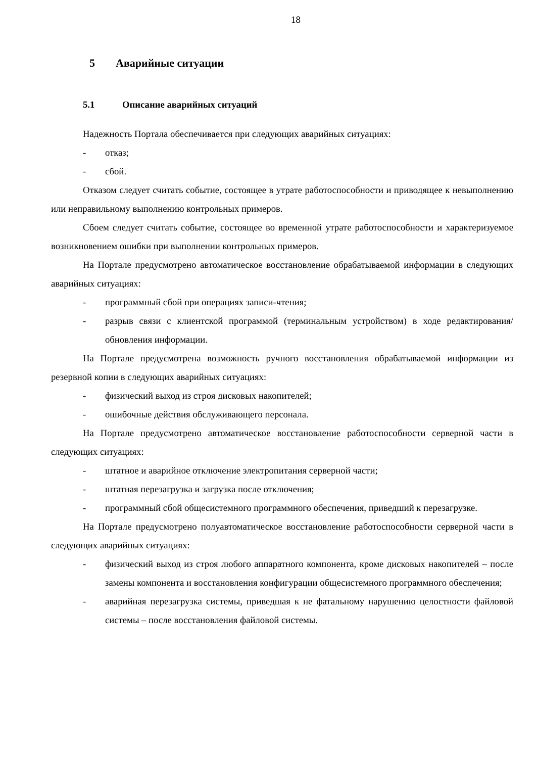18
5 Аварийные ситуации
5.1 Описание аварийных ситуаций
Надежность Портала обеспечивается при следующих аварийных ситуациях:
- отказ;
- сбой.
Отказом следует считать событие, состоящее в утрате работоспособности и приводящее к невыполнению или неправильному выполнению контрольных примеров.
Сбоем следует считать событие, состоящее во временной утрате работоспособности и характеризуемое возникновением ошибки при выполнении контрольных примеров.
На Портале предусмотрено автоматическое восстановление обрабатываемой информации в следующих аварийных ситуациях:
- программный сбой при операциях записи-чтения;
- разрыв связи с клиентской программой (терминальным устройством) в ходе редактирования/обновления информации.
На Портале предусмотрена возможность ручного восстановления обрабатываемой информации из резервной копии в следующих аварийных ситуациях:
- физический выход из строя дисковых накопителей;
- ошибочные действия обслуживающего персонала.
На Портале предусмотрено автоматическое восстановление работоспособности серверной части в следующих ситуациях:
- штатное и аварийное отключение электропитания серверной части;
- штатная перезагрузка и загрузка после отключения;
- программный сбой общесистемного программного обеспечения, приведший к перезагрузке.
На Портале предусмотрено полуавтоматическое восстановление работоспособности серверной части в следующих аварийных ситуациях:
- физический выход из строя любого аппаратного компонента, кроме дисковых накопителей – после замены компонента и восстановления конфигурации общесистемного программного обеспечения;
- аварийная перезагрузка системы, приведшая к не фатальному нарушению целостности файловой системы – после восстановления файловой системы.